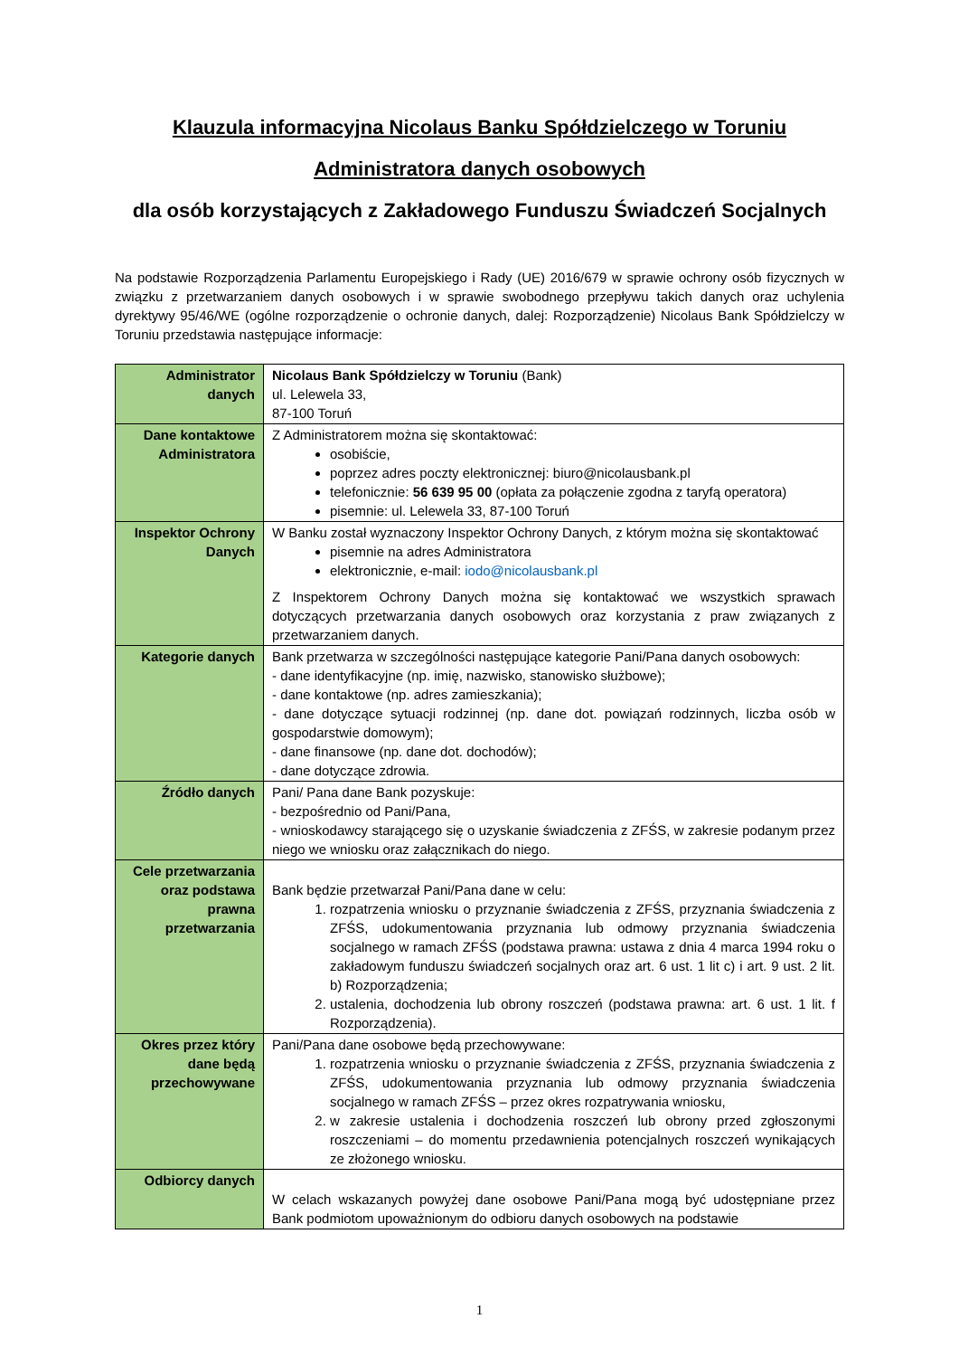Klauzula informacyjna Nicolaus Banku Spółdzielczego w Toruniu
Administratora danych osobowych
dla osób korzystających z Zakładowego Funduszu Świadczeń Socjalnych
Na podstawie Rozporządzenia Parlamentu Europejskiego i Rady (UE) 2016/679 w sprawie ochrony osób fizycznych w związku z przetwarzaniem danych osobowych i w sprawie swobodnego przepływu takich danych oraz uchylenia dyrektywy 95/46/WE (ogólne rozporządzenie o ochronie danych, dalej: Rozporządzenie) Nicolaus Bank Spółdzielczy w Toruniu przedstawia następujące informacje:
| Administrator danych | Nicolaus Bank Spółdzielczy w Toruniu (Bank) ul. Lelewela 33, 87-100 Toruń |
| Dane kontaktowe Administratora | Z Administratorem można się skontaktować: osobiście, poprzez adres poczty elektronicznej: biuro@nicolausbank.pl telefonicznie: 56 639 95 00 (opłata za połączenie zgodna z taryfą operatora) pisemnie: ul. Lelewela 33, 87-100 Toruń |
| Inspektor Ochrony Danych | W Banku został wyznaczony Inspektor Ochrony Danych, z którym można się skontaktować pisemnie na adres Administratora elektronicznie, e-mail: iodo@nicolausbank.pl Z Inspektorem Ochrony Danych można się kontaktować we wszystkich sprawach dotyczących przetwarzania danych osobowych oraz korzystania z praw związanych z przetwarzaniem danych. |
| Kategorie danych | Bank przetwarza w szczególności następujące kategorie Pani/Pana danych osobowych: - dane identyfikacyjne (np. imię, nazwisko, stanowisko służbowe); - dane kontaktowe (np. adres zamieszkania); - dane dotyczące sytuacji rodzinnej (np. dane dot. powiązań rodzinnych, liczba osób w gospodarstwie domowym); - dane finansowe (np. dane dot. dochodów); - dane dotyczące zdrowia. |
| Źródło danych | Pani/ Pana dane Bank pozyskuje: - bezpośrednio od Pani/Pana, - wnioskodawcy starającego się o uzyskanie świadczenia z ZFŚS, w zakresie podanym przez niego we wniosku oraz załącznikach do niego. |
| Cele przetwarzania oraz podstawa prawna przetwarzania | Bank będzie przetwarzał Pani/Pana dane w celu: 1. rozpatrzenia wniosku o przyznanie świadczenia z ZFŚS, przyznania świadczenia z ZFŚS, udokumentowania przyznania lub odmowy przyznania świadczenia socjalnego w ramach ZFŚS (podstawa prawna: ustawa z dnia 4 marca 1994 roku o zakładowym funduszu świadczeń socjalnych oraz art. 6 ust. 1 lit c) i art. 9 ust. 2 lit. b) Rozporządzenia; 2. ustalenia, dochodzenia lub obrony roszczeń (podstawa prawna: art. 6 ust. 1 lit. f Rozporządzenia). |
| Okres przez który dane będą przechowywane | Pani/Pana dane osobowe będą przechowywane: 1. rozpatrzenia wniosku o przyznanie świadczenia z ZFŚS, przyznania świadczenia z ZFŚS, udokumentowania przyznania lub odmowy przyznania świadczenia socjalnego w ramach ZFŚS – przez okres rozpatrywania wniosku, 2. w zakresie ustalenia i dochodzenia roszczeń lub obrony przed zgłoszonymi roszczeniami – do momentu przedawnienia potencjalnych roszczeń wynikających ze złożonego wniosku. |
| Odbiorcy danych | W celach wskazanych powyżej dane osobowe Pani/Pana mogą być udostępniane przez Bank podmiotom upoważnionym do odbioru danych osobowych na podstawie |
1